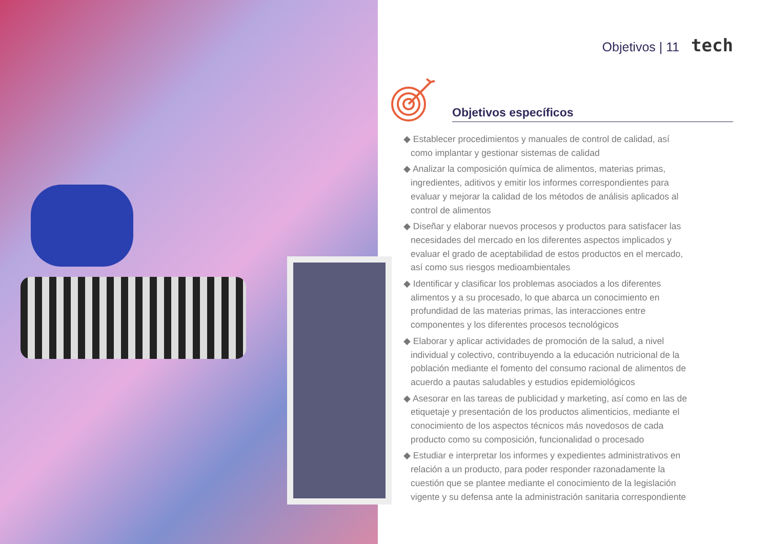Objetivos | 11 tech
Objetivos específicos
◆ Establecer procedimientos y manuales de control de calidad, así como implantar y gestionar sistemas de calidad
◆ Analizar la composición química de alimentos, materias primas, ingredientes, aditivos y emitir los informes correspondientes para evaluar y mejorar la calidad de los métodos de análisis aplicados al control de alimentos
◆ Diseñar y elaborar nuevos procesos y productos para satisfacer las necesidades del mercado en los diferentes aspectos implicados y evaluar el grado de aceptabilidad de estos productos en el mercado, así como sus riesgos medioambientales
◆ Identificar y clasificar los problemas asociados a los diferentes alimentos y a su procesado, lo que abarca un conocimiento en profundidad de las materias primas, las interacciones entre componentes y los diferentes procesos tecnológicos
◆ Elaborar y aplicar actividades de promoción de la salud, a nivel individual y colectivo, contribuyendo a la educación nutricional de la población mediante el fomento del consumo racional de alimentos de acuerdo a pautas saludables y estudios epidemiológicos
◆ Asesorar en las tareas de publicidad y marketing, así como en las de etiquetaje y presentación de los productos alimenticios, mediante el conocimiento de los aspectos técnicos más novedosos de cada producto como su composición, funcionalidad o procesado
◆ Estudiar e interpretar los informes y expedientes administrativos en relación a un producto, para poder responder razonadamente la cuestión que se plantee mediante el conocimiento de la legislación vigente y su defensa ante la administración sanitaria correspondiente